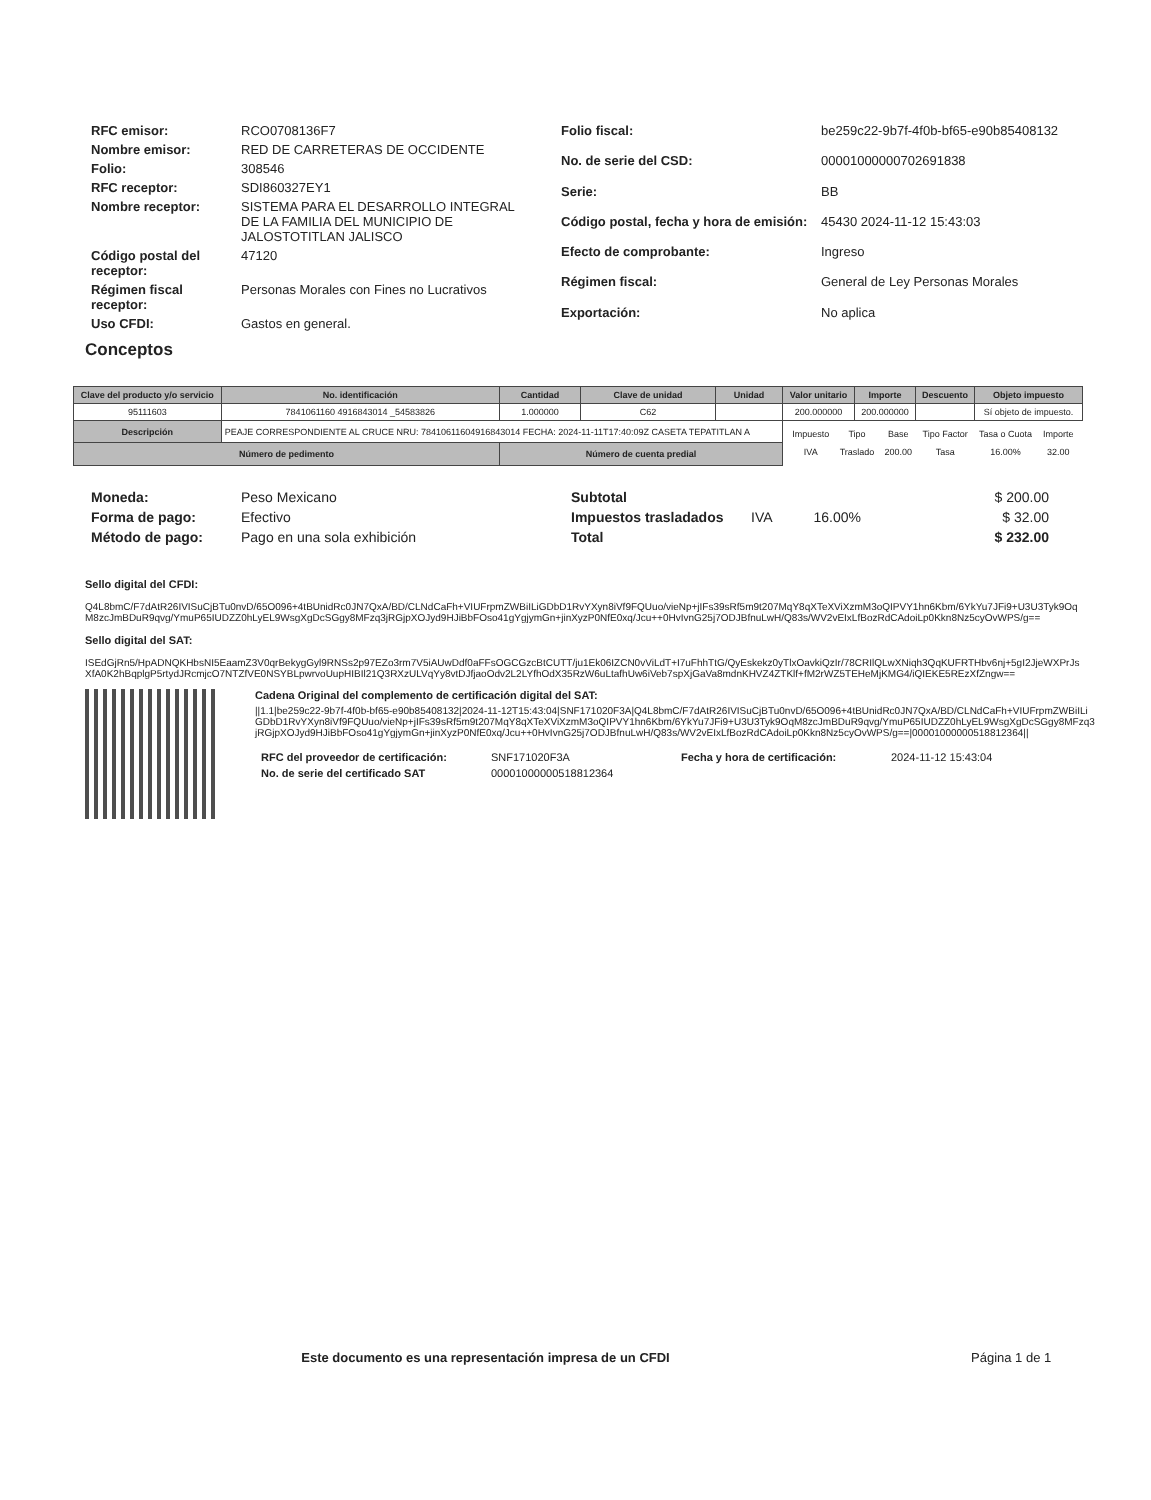| RFC emisor: | RCO0708136F7 |
| Nombre emisor: | RED DE CARRETERAS DE OCCIDENTE |
| Folio: | 308546 |
| RFC receptor: | SDI860327EY1 |
| Nombre receptor: | SISTEMA PARA EL DESARROLLO INTEGRAL DE LA FAMILIA DEL MUNICIPIO DE JALOSTOTITLAN JALISCO |
| Código postal del receptor: | 47120 |
| Régimen fiscal receptor: | Personas Morales con Fines no Lucrativos |
| Uso CFDI: | Gastos en general. |
| Folio fiscal: | be259c22-9b7f-4f0b-bf65-e90b85408132 |
| No. de serie del CSD: | 00001000000702691838 |
| Serie: | BB |
| Código postal, fecha y hora de emisión: | 45430 2024-11-12 15:43:03 |
| Efecto de comprobante: | Ingreso |
| Régimen fiscal: | General de Ley Personas Morales |
| Exportación: | No aplica |
Conceptos
| Clave del producto y/o servicio | No. identificación | Cantidad | Clave de unidad | Unidad | Valor unitario | Importe | Descuento | Objeto impuesto |
| --- | --- | --- | --- | --- | --- | --- | --- | --- |
| 95111603 | 7841061160 4916843014 _54583826 | 1.000000 | C62 | | 200.000000 | 200.000000 | | Sí objeto de impuesto. |
| Descripción | PEAJE CORRESPONDIENTE AL CRUCE NRU: 78410611604916843014 FECHA: 2024-11-11T17:40:09Z CASETA TEPATITLAN A | | | | / Impuesto / Tipo / Base / Tipo Factor / Tasa o Cuota / Importe / / IVA / Traslado / 200.00 / Tasa / 16.00% / 32.00 / | | | |
| Número de pedimento | | Número de cuenta predial | | | | | | |
| Moneda: | Peso Mexicano |
| Forma de pago: | Efectivo |
| Método de pago: | Pago en una sola exhibición |
| Subtotal | | | $ 200.00 |
| Impuestos trasladados | IVA | 16.00% | $ 32.00 |
| Total | | | $ 232.00 |
Sello digital del CFDI:
Q4L8bmC/F7dAtR26IVISuCjBTu0nvD/65O096+4tBUnidRc0JN7QxA/BD/CLNdCaFh+VIUFrpmZWBiILiGDbD1RvYXyn8iVf9FQUuo/vieNp+jIFs39sRf5m9t207MqY8qXTeXViXzmM3oQIPVY1hn6Kbm/6YkYu7JFi9+U3U3Tyk9OqM8zcJmBDuR9qvg/YmuP65IUDZZ0hLyEL9WsgXgDcSGgy8MFzq3jRGjpXOJyd9HJiBbFOso41gYgjymGn+jinXyzP0NfE0xq/Jcu++0HvIvnG25j7ODJBfnuLwH/Q83s/WV2vEIxLfBozRdCAdoiLp0Kkn8Nz5cyOvWPS/g==
Sello digital del SAT:
ISEdGjRn5/HpADNQKHbsNI5EaamZ3V0qrBekygGyl9RNSs2p97EZo3rm7V5iAUwDdf0aFFsOGCGzcBtCUTT/ju1Ek06IZCN0vViLdT+I7uFhhTtG/QyEskekz0yTlxOavkiQzIr/78CRIlQLwXNiqh3QqKUFRTHbv6nj+5gI2JjeWXPrJsXfA0K2hBqplgP5rtydJRcmjcO7NTZfVE0NSYBLpwrvoUupHIBIl21Q3RXzULVqYy8vtDJfjaoOdv2L2LYfhOdX35RzW6uLtafhUw6iVeb7spXjGaVa8mdnKHVZ4ZTKlf+fM2rWZ5TEHeMjKMG4/iQIEKE5REzXfZngw==
Cadena Original del complemento de certificación digital del SAT:
||1.1|be259c22-9b7f-4f0b-bf65-e90b85408132|2024-11-12T15:43:04|SNF171020F3A|Q4L8bmC/F7dAtR26IVISuCjBTu0nvD/65O096+4tBUnidRc0JN7QxA/BD/CLNdCaFh+VIUFrpmZWBiILiGDbD1RvYXyn8iVf9FQUuo/vieNp+jIFs39sRf5m9t207MqY8qXTeXViXzmM3oQIPVY1hn6Kbm/6YkYu7JFi9+U3U3Tyk9OqM8zcJmBDuR9qvg/YmuP65IUDZZ0hLyEL9WsgXgDcSGgy8MFzq3jRGjpXOJyd9HJiBbFOso41gYgjymGn+jinXyzP0NfE0xq/Jcu++0HvIvnG25j7ODJBfnuLwH/Q83s/WV2vEIxLfBozRdCAdoiLp0Kkn8Nz5cyOvWPS/g==|00001000000518812364||
| RFC del proveedor de certificación: | SNF171020F3A | Fecha y hora de certificación: | 2024-11-12 15:43:04 |
| No. de serie del certificado SAT | 00001000000518812364 | | |
Este documento es una representación impresa de un CFDI
Página 1 de 1